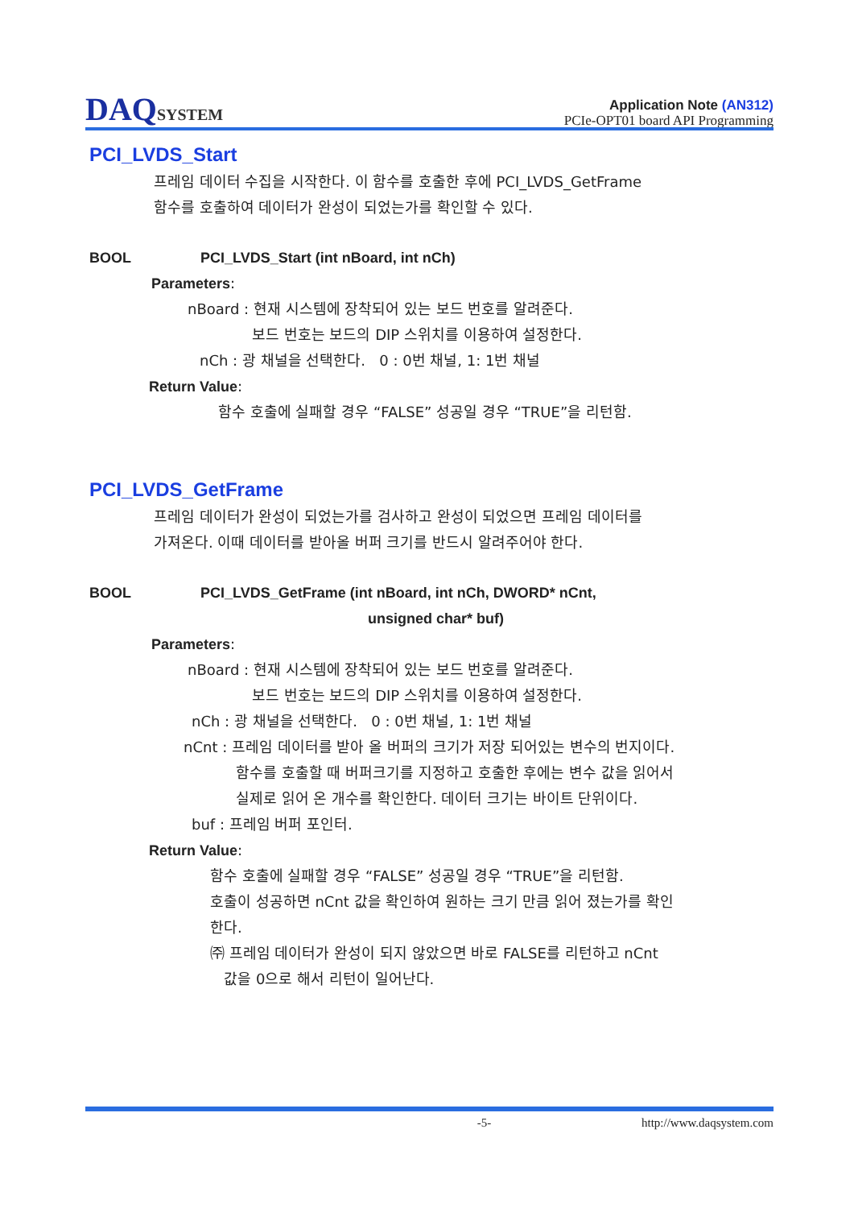DAQSYSTEM
Application Note (AN312)
PCIe-OPT01 board API Programming
PCI_LVDS_Start
프레임 데이터 수집을 시작한다. 이 함수를 호출한 후에 PCI_LVDS_GetFrame
함수를 호출하여 데이터가 완성이 되었는가를 확인할 수 있다.
BOOL PCI_LVDS_Start (int nBoard, int nCh)
Parameters:
nBoard : 현재 시스템에 장착되어 있는 보드 번호를 알려준다.
보드 번호는 보드의 DIP 스위치를 이용하여 설정한다.
nCh : 광 채널을 선택한다. 0 : 0번 채널, 1: 1번 채널
Return Value:
함수 호출에 실패할 경우 “FALSE” 성공일 경우 “TRUE”을 리턴함.
PCI_LVDS_GetFrame
프레임 데이터가 완성이 되었는가를 검사하고 완성이 되었으면 프레임 데이터를
가져온다. 이때 데이터를 받아올 버퍼 크기를 반드시 알려주어야 한다.
BOOL PCI_LVDS_GetFrame (int nBoard, int nCh, DWORD* nCnt,
unsigned char* buf)
Parameters:
nBoard : 현재 시스템에 장착되어 있는 보드 번호를 알려준다.
보드 번호는 보드의 DIP 스위치를 이용하여 설정한다.
nCh : 광 채널을 선택한다. 0 : 0번 채널, 1: 1번 채널
nCnt : 프레임 데이터를 받아 올 버퍼의 크기가 저장 되어있는 변수의 번지이다.
함수를 호출할 때 버퍼크기를 지정하고 호출한 후에는 변수 값을 읽어서
실제로 읽어 온 개수를 확인한다. 데이터 크기는 바이트 단위이다.
buf : 프레임 버퍼 포인터.
Return Value:
함수 호출에 실패할 경우 “FALSE” 성공일 경우 “TRUE”을 리턴함.
호출이 성공하면 nCnt 값을 확인하여 원하는 크기 만큼 읽어 졌는가를 확인
한다.
㈜ 프레임 데이터가 완성이 되지 않았으면 바로 FALSE를 리턴하고 nCnt
값을 0으로 해서 리턴이 일어난다.
-5- http://www.daqsystem.com